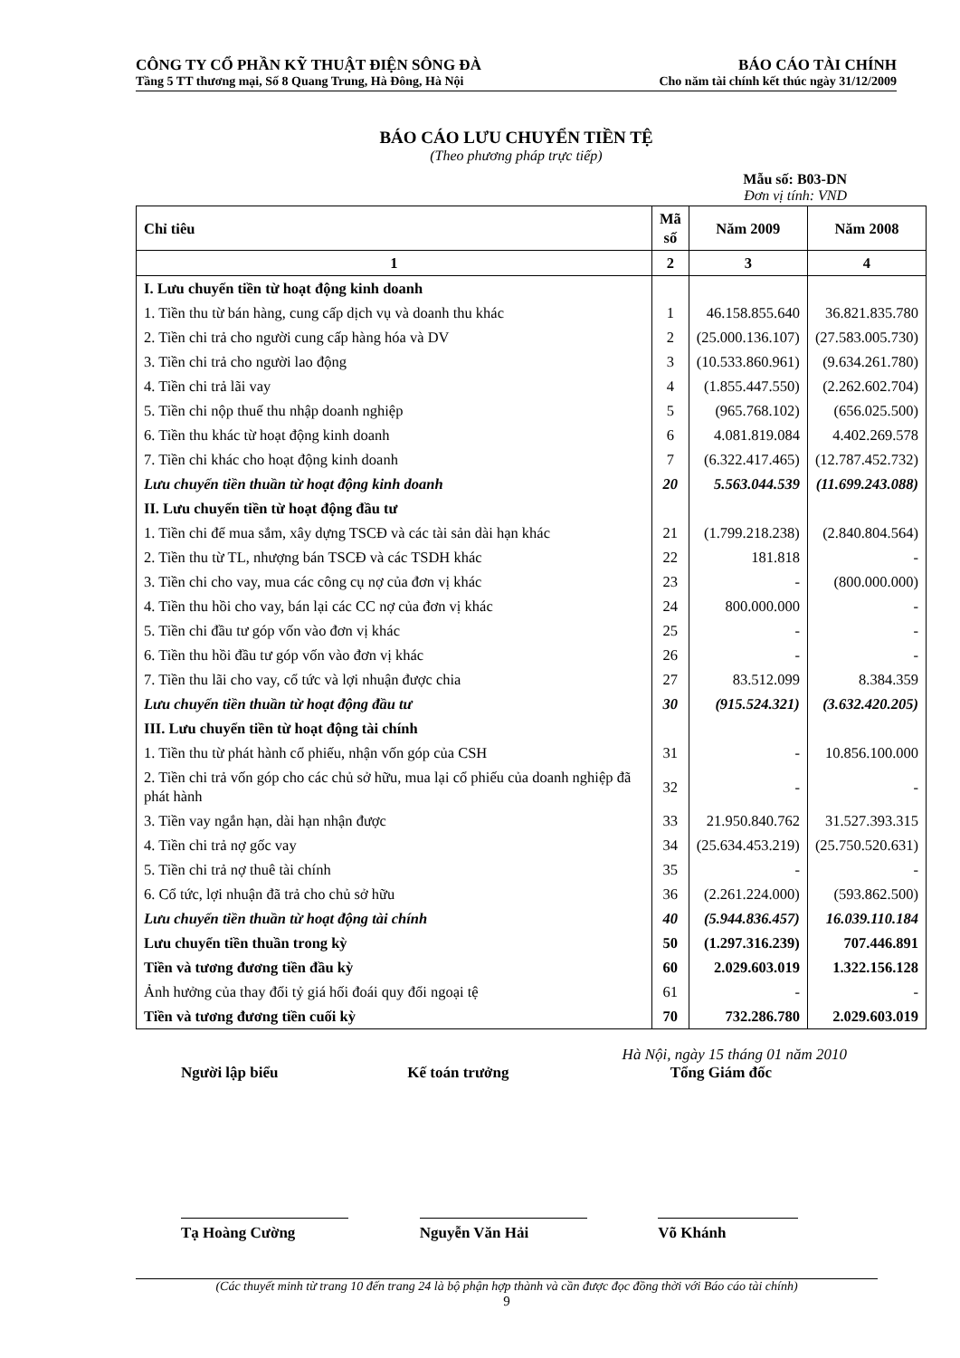CÔNG TY CỔ PHẦN KỸ THUẬT ĐIỆN SÔNG ĐÀ BÁO CÁO TÀI CHÍNH
Tầng 5 TT thương mại, Số 8 Quang Trung, Hà Đông, Hà Nội Cho năm tài chính kết thúc ngày 31/12/2009
BÁO CÁO LƯU CHUYỂN TIỀN TỆ
(Theo phương pháp trực tiếp)
Mẫu số: B03-DN
Đơn vị tính: VND
| Chỉ tiêu | Mã số | Năm 2009 | Năm 2008 |
| --- | --- | --- | --- |
| 1 | 2 | 3 | 4 |
| I. Lưu chuyển tiền từ hoạt động kinh doanh | | | |
| 1. Tiền thu từ bán hàng, cung cấp dịch vụ và doanh thu khác | 1 | 46.158.855.640 | 36.821.835.780 |
| 2. Tiền chi trả cho người cung cấp hàng hóa và DV | 2 | (25.000.136.107) | (27.583.005.730) |
| 3. Tiền chi trả cho người lao động | 3 | (10.533.860.961) | (9.634.261.780) |
| 4. Tiền chi trả lãi vay | 4 | (1.855.447.550) | (2.262.602.704) |
| 5. Tiền chi nộp thuế thu nhập doanh nghiệp | 5 | (965.768.102) | (656.025.500) |
| 6. Tiền thu khác từ hoạt động kinh doanh | 6 | 4.081.819.084 | 4.402.269.578 |
| 7. Tiền chi khác cho hoạt động kinh doanh | 7 | (6.322.417.465) | (12.787.452.732) |
| Lưu chuyển tiền thuần từ hoạt động kinh doanh | 20 | 5.563.044.539 | (11.699.243.088) |
| II. Lưu chuyển tiền từ hoạt động đầu tư | | | |
| 1. Tiền chi để mua sắm, xây dựng TSCĐ và các tài sản dài hạn khác | 21 | (1.799.218.238) | (2.840.804.564) |
| 2. Tiền thu từ TL, nhượng bán TSCĐ và các TSDH khác | 22 | 181.818 | - |
| 3. Tiền chi cho vay, mua các công cụ nợ của đơn vị khác | 23 | - | (800.000.000) |
| 4. Tiền thu hồi cho vay, bán lại các CC nợ của đơn vị khác | 24 | 800.000.000 | - |
| 5. Tiền chi đầu tư góp vốn vào đơn vị khác | 25 | - | - |
| 6. Tiền thu hồi đầu tư góp vốn vào đơn vị khác | 26 | - | - |
| 7. Tiền thu lãi cho vay, cổ tức và lợi nhuận được chia | 27 | 83.512.099 | 8.384.359 |
| Lưu chuyển tiền thuần từ hoạt động đầu tư | 30 | (915.524.321) | (3.632.420.205) |
| III. Lưu chuyển tiền từ hoạt động tài chính | | | |
| 1. Tiền thu từ phát hành cổ phiếu, nhận vốn góp của CSH | 31 | - | 10.856.100.000 |
| 2. Tiền chi trả vốn góp cho các chủ sở hữu, mua lại cổ phiếu của doanh nghiệp đã phát hành | 32 | - | - |
| 3. Tiền vay ngắn hạn, dài hạn nhận được | 33 | 21.950.840.762 | 31.527.393.315 |
| 4. Tiền chi trả nợ gốc vay | 34 | (25.634.453.219) | (25.750.520.631) |
| 5. Tiền chi trả nợ thuê tài chính | 35 | - | - |
| 6. Cổ tức, lợi nhuận đã trả cho chủ sở hữu | 36 | (2.261.224.000) | (593.862.500) |
| Lưu chuyển tiền thuần từ hoạt động tài chính | 40 | (5.944.836.457) | 16.039.110.184 |
| Lưu chuyển tiền thuần trong kỳ | 50 | (1.297.316.239) | 707.446.891 |
| Tiền và tương đương tiền đầu kỳ | 60 | 2.029.603.019 | 1.322.156.128 |
| Ảnh hưởng của thay đổi tỷ giá hối đoái quy đổi ngoại tệ | 61 | - | - |
| Tiền và tương đương tiền cuối kỳ | 70 | 732.286.780 | 2.029.603.019 |
Hà Nội, ngày 15 tháng 01 năm 2010
Người lập biểu Kế toán trưởng Tổng Giám đốc
Tạ Hoàng Cường Nguyễn Văn Hải Võ Khánh
(Các thuyết minh từ trang 10 đến trang 24 là bộ phận hợp thành và cần được đọc đồng thời với Báo cáo tài chính)
9